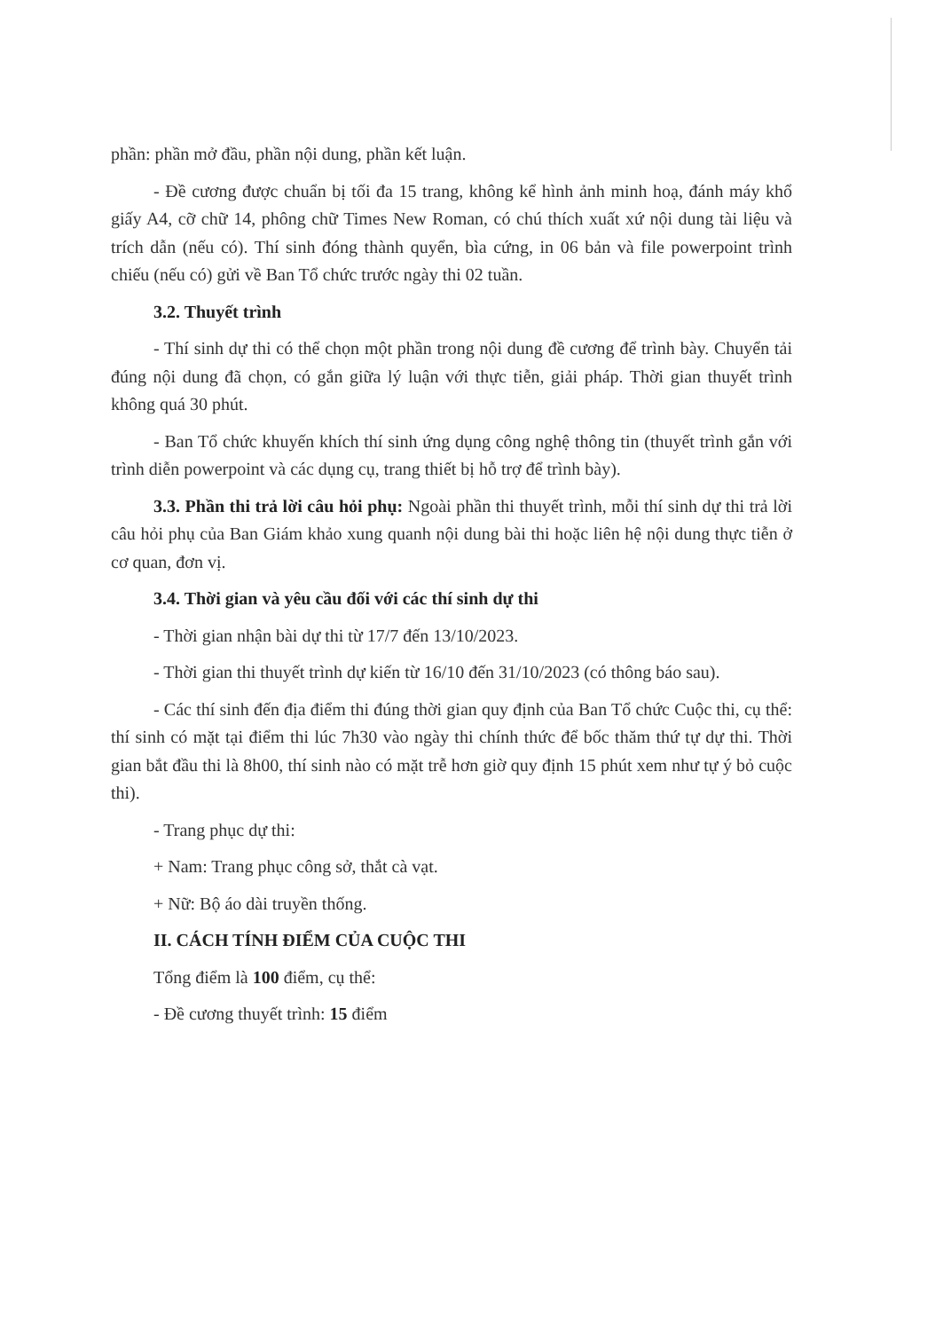phần: phần mở đầu, phần nội dung, phần kết luận.
- Đề cương được chuẩn bị tối đa 15 trang, không kể hình ảnh minh hoạ, đánh máy khổ giấy A4, cỡ chữ 14, phông chữ Times New Roman, có chú thích xuất xứ nội dung tài liệu và trích dẫn (nếu có). Thí sinh đóng thành quyển, bìa cứng, in 06 bản và file powerpoint trình chiếu (nếu có) gửi về Ban Tổ chức trước ngày thi 02 tuần.
3.2. Thuyết trình
- Thí sinh dự thi có thể chọn một phần trong nội dung đề cương để trình bày. Chuyển tải đúng nội dung đã chọn, có gắn giữa lý luận với thực tiễn, giải pháp. Thời gian thuyết trình không quá 30 phút.
- Ban Tổ chức khuyến khích thí sinh ứng dụng công nghệ thông tin (thuyết trình gắn với trình diễn powerpoint và các dụng cụ, trang thiết bị hỗ trợ để trình bày).
3.3. Phần thi trả lời câu hỏi phụ: Ngoài phần thi thuyết trình, mỗi thí sinh dự thi trả lời câu hỏi phụ của Ban Giám khảo xung quanh nội dung bài thi hoặc liên hệ nội dung thực tiễn ở cơ quan, đơn vị.
3.4. Thời gian và yêu cầu đối với các thí sinh dự thi
- Thời gian nhận bài dự thi từ 17/7 đến 13/10/2023.
- Thời gian thi thuyết trình dự kiến từ 16/10 đến 31/10/2023 (có thông báo sau).
- Các thí sinh đến địa điểm thi đúng thời gian quy định của Ban Tổ chức Cuộc thi, cụ thể: thí sinh có mặt tại điểm thi lúc 7h30 vào ngày thi chính thức để bốc thăm thứ tự dự thi. Thời gian bắt đầu thi là 8h00, thí sinh nào có mặt trễ hơn giờ quy định 15 phút xem như tự ý bỏ cuộc thi).
- Trang phục dự thi:
+ Nam: Trang phục công sở, thắt cà vạt.
+ Nữ: Bộ áo dài truyền thống.
II. CÁCH TÍNH ĐIỂM CỦA CUỘC THI
Tổng điểm là 100 điểm, cụ thể:
- Đề cương thuyết trình: 15 điểm